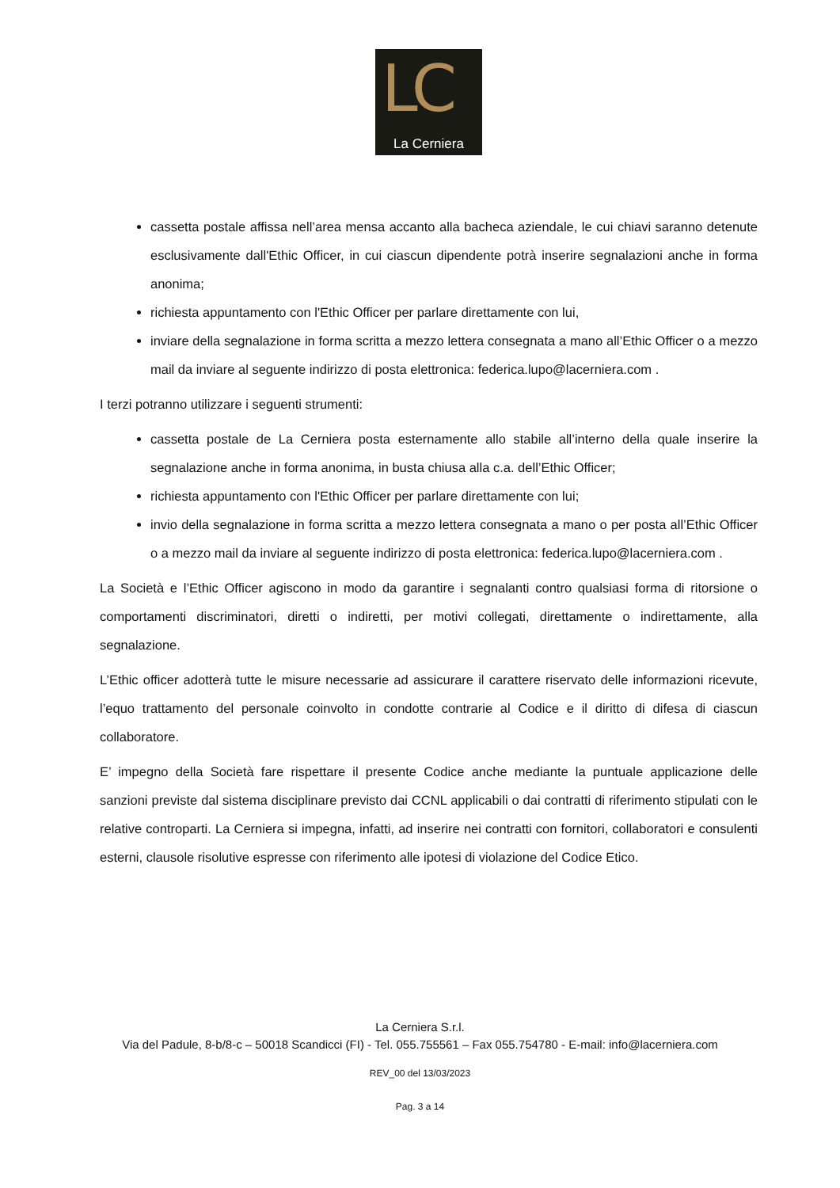LC
La Cerniera
cassetta postale affissa nell’area mensa accanto alla bacheca aziendale, le cui chiavi saranno detenute esclusivamente dall'Ethic Officer, in cui ciascun dipendente potrà inserire segnalazioni anche in forma anonima;
richiesta appuntamento con l'Ethic Officer per parlare direttamente con lui,
inviare della segnalazione in forma scritta a mezzo lettera consegnata a mano all’Ethic Officer o a mezzo mail da inviare al seguente indirizzo di posta elettronica: federica.lupo@lacerniera.com .
I terzi potranno utilizzare i seguenti strumenti:
cassetta postale de La Cerniera posta esternamente allo stabile all’interno della quale inserire la segnalazione anche in forma anonima, in busta chiusa alla c.a. dell’Ethic Officer;
richiesta appuntamento con l'Ethic Officer per parlare direttamente con lui;
invio della segnalazione in forma scritta a mezzo lettera consegnata a mano o per posta all’Ethic Officer o a mezzo mail da inviare al seguente indirizzo di posta elettronica: federica.lupo@lacerniera.com .
La Società e l’Ethic Officer agiscono in modo da garantire i segnalanti contro qualsiasi forma di ritorsione o comportamenti discriminatori, diretti o indiretti, per motivi collegati, direttamente o indirettamente, alla segnalazione.
L’Ethic officer adotterà tutte le misure necessarie ad assicurare il carattere riservato delle informazioni ricevute, l’equo trattamento del personale coinvolto in condotte contrarie al Codice e il diritto di difesa di ciascun collaboratore.
E’ impegno della Società fare rispettare il presente Codice anche mediante la puntuale applicazione delle sanzioni previste dal sistema disciplinare previsto dai CCNL applicabili o dai contratti di riferimento stipulati con le relative controparti. La Cerniera si impegna, infatti, ad inserire nei contratti con fornitori, collaboratori e consulenti esterni, clausole risolutive espresse con riferimento alle ipotesi di violazione del Codice Etico.
La Cerniera S.r.l.
Via del Padule, 8-b/8-c – 50018 Scandicci (FI) - Tel. 055.755561 – Fax 055.754780 - E-mail: info@lacerniera.com
REV_00 del 13/03/2023
Pag. 3 a 14